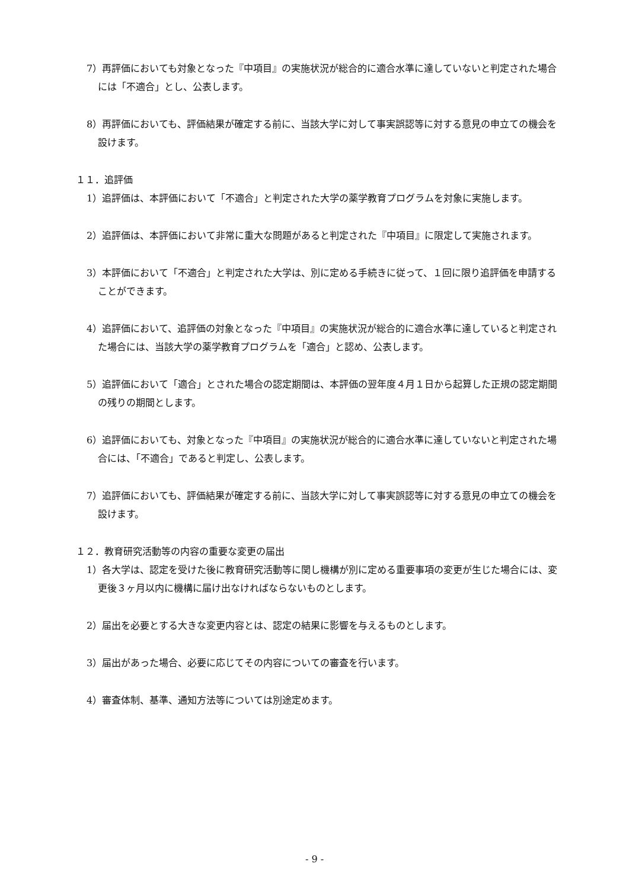7）再評価においても対象となった『中項目』の実施状況が総合的に適合水準に達していないと判定された場合には「不適合」とし、公表します。
8）再評価においても、評価結果が確定する前に、当該大学に対して事実誤認等に対する意見の申立ての機会を設けます。
１１．追評価
1）追評価は、本評価において「不適合」と判定された大学の薬学教育プログラムを対象に実施します。
2）追評価は、本評価において非常に重大な問題があると判定された『中項目』に限定して実施されます。
3）本評価において「不適合」と判定された大学は、別に定める手続きに従って、１回に限り追評価を申請することができます。
4）追評価において、追評価の対象となった『中項目』の実施状況が総合的に適合水準に達していると判定された場合には、当該大学の薬学教育プログラムを「適合」と認め、公表します。
5）追評価において「適合」とされた場合の認定期間は、本評価の翌年度４月１日から起算した正規の認定期間の残りの期間とします。
6）追評価においても、対象となった『中項目』の実施状況が総合的に適合水準に達していないと判定された場合には、「不適合」であると判定し、公表します。
7）追評価においても、評価結果が確定する前に、当該大学に対して事実誤認等に対する意見の申立ての機会を設けます。
１２．教育研究活動等の内容の重要な変更の届出
1）各大学は、認定を受けた後に教育研究活動等に関し機構が別に定める重要事項の変更が生じた場合には、変更後３ヶ月以内に機構に届け出なければならないものとします。
2）届出を必要とする大きな変更内容とは、認定の結果に影響を与えるものとします。
3）届出があった場合、必要に応じてその内容についての審査を行います。
4）審査体制、基準、通知方法等については別途定めます。
- 9 -